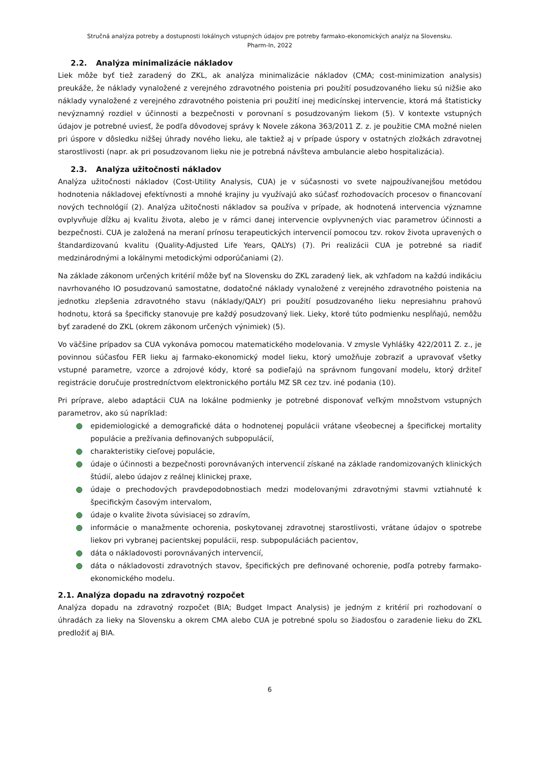Stručná analýza potreby a dostupnosti lokálnych vstupných údajov pre potreby farmako-ekonomických analýz na Slovensku.
Pharm-In, 2022
2.2. Analýza minimalizácie nákladov
Liek môže byť tiež zaradený do ZKL, ak analýza minimalizácie nákladov (CMA; cost-minimization analysis) preukáže, že náklady vynaložené z verejného zdravotného poistenia pri použití posudzovaného lieku sú nižšie ako náklady vynaložené z verejného zdravotného poistenia pri použití inej medicínskej intervencie, ktorá má štatisticky nevýznamný rozdiel v účinnosti a bezpečnosti v porovnaní s posudzovaným liekom (5). V kontexte vstupných údajov je potrebné uviesť, že podľa dôvodovej správy k Novele zákona 363/2011 Z. z. je použitie CMA možné nielen pri úspore v dôsledku nižšej úhrady nového lieku, ale taktiež aj v prípade úspory v ostatných zložkách zdravotnej starostlivosti (napr. ak pri posudzovanom lieku nie je potrebná návšteva ambulancie alebo hospitalizácia).
2.3. Analýza užitočnosti nákladov
Analýza užitočnosti nákladov (Cost-Utility Analysis, CUA) je v súčasnosti vo svete najpoužívanejšou metódou hodnotenia nákladovej efektívnosti a mnohé krajiny ju využívajú ako súčasť rozhodovacích procesov o financovaní nových technológií (2). Analýza užitočnosti nákladov sa používa v prípade, ak hodnotená intervencia významne ovplyvňuje dĺžku aj kvalitu života, alebo je v rámci danej intervencie ovplyvnených viac parametrov účinnosti a bezpečnosti. CUA je založená na meraní prínosu terapeutických intervencií pomocou tzv. rokov života upravených o štandardizovanú kvalitu (Quality-Adjusted Life Years, QALYs) (7). Pri realizácii CUA je potrebné sa riadiť medzinárodnými a lokálnymi metodickými odporúčaniami (2).
Na základe zákonom určených kritérií môže byť na Slovensku do ZKL zaradený liek, ak vzhľadom na každú indikáciu navrhovaného IO posudzovanú samostatne, dodatočné náklady vynaložené z verejného zdravotného poistenia na jednotku zlepšenia zdravotného stavu (náklady/QALY) pri použití posudzovaného lieku nepresiahnu prahovú hodnotu, ktorá sa špecificky stanovuje pre každý posudzovaný liek. Lieky, ktoré túto podmienku nespĺňajú, nemôžu byť zaradené do ZKL (okrem zákonom určených výnimiek) (5).
Vo väčšine prípadov sa CUA vykonáva pomocou matematického modelovania. V zmysle Vyhlášky 422/2011 Z. z., je povinnou súčasťou FER lieku aj farmako-ekonomický model lieku, ktorý umožňuje zobraziť a upravovať všetky vstupné parametre, vzorce a zdrojové kódy, ktoré sa podieľajú na správnom fungovaní modelu, ktorý držiteľ registrácie doručuje prostredníctvom elektronického portálu MZ SR cez tzv. iné podania (10).
Pri príprave, alebo adaptácii CUA na lokálne podmienky je potrebné disponovať veľkým množstvom vstupných parametrov, ako sú napríklad:
epidemiologické a demografické dáta o hodnotenej populácii vrátane všeobecnej a špecifickej mortality populácie a prežívania definovaných subpopulácií,
charakteristiky cieľovej populácie,
údaje o účinnosti a bezpečnosti porovnávaných intervencií získané na základe randomizovaných klinických štúdií, alebo údajov z reálnej klinickej praxe,
údaje o prechodových pravdepodobnostiach medzi modelovanými zdravotnými stavmi vztiahnuté k špecifickým časovým intervalom,
údaje o kvalite života súvisiacej so zdravím,
informácie o manažmente ochorenia, poskytovanej zdravotnej starostlivosti, vrátane údajov o spotrebe liekov pri vybranej pacientskej populácii, resp. subpopuláciách pacientov,
dáta o nákladovosti porovnávaných intervencií,
dáta o nákladovosti zdravotných stavov, špecifických pre definované ochorenie, podľa potreby farmako-ekonomického modelu.
2.1. Analýza dopadu na zdravotný rozpočet
Analýza dopadu na zdravotný rozpočet (BIA; Budget Impact Analysis) je jedným z kritérií pri rozhodovaní o úhradách za lieky na Slovensku a okrem CMA alebo CUA je potrebné spolu so žiadosťou o zaradenie lieku do ZKL predložiť aj BIA.
6